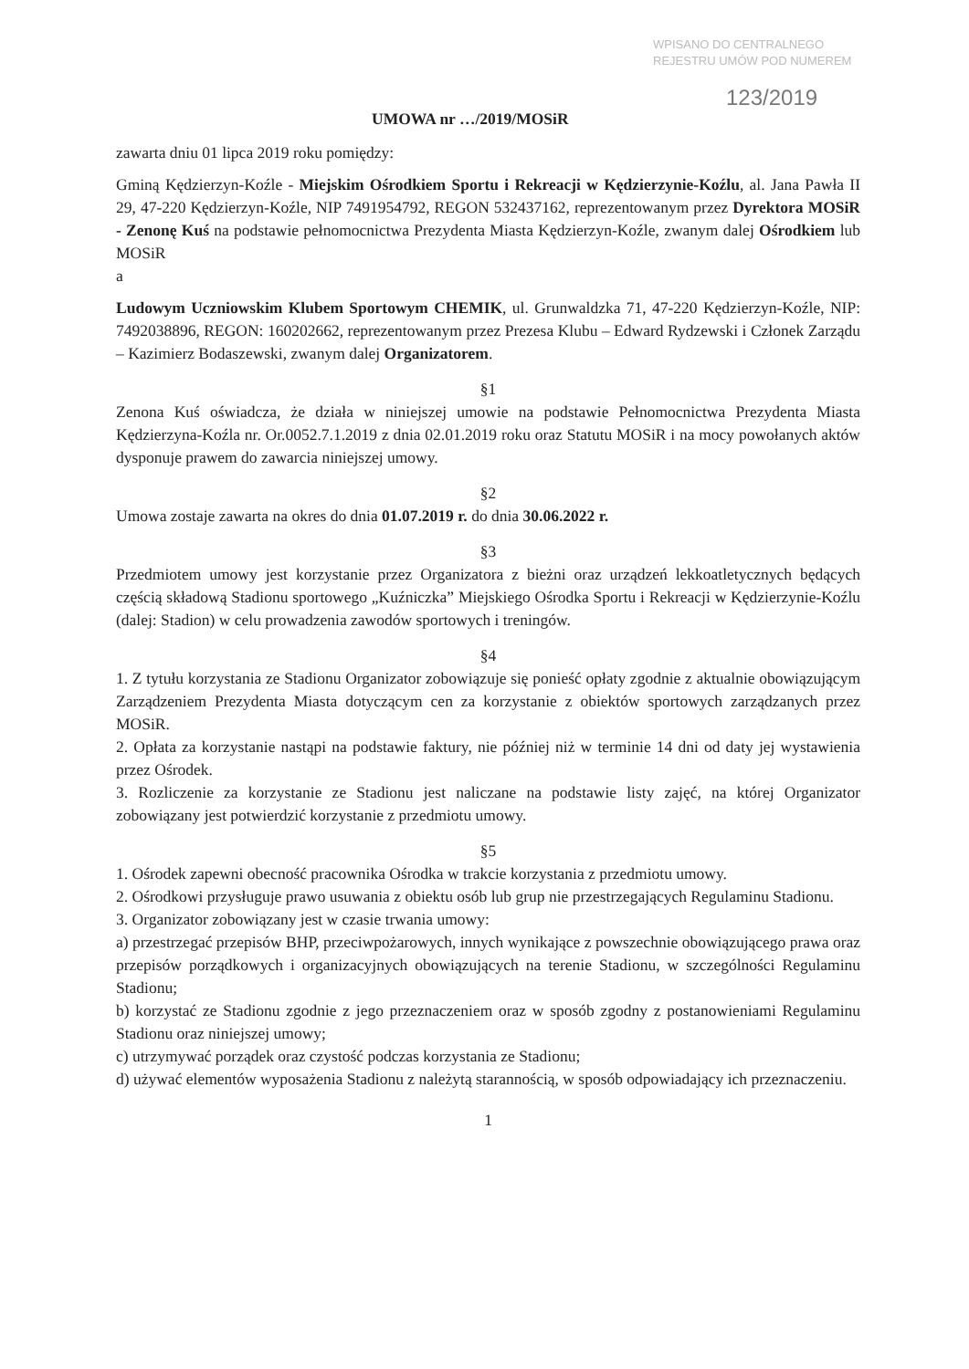WPISANO DO CENTRALNEGO
REJESTRU UMÓW POD NUMEREM
123/2019
UMOWA nr …/2019/MOSiR
zawarta dniu 01 lipca 2019 roku pomiędzy:
Gminą Kędzierzyn-Koźle - Miejskim Ośrodkiem Sportu i Rekreacji w Kędzierzynie-Koźlu, al. Jana Pawła II 29, 47-220 Kędzierzyn-Koźle, NIP 7491954792, REGON 532437162, reprezentowanym przez Dyrektora MOSiR - Zenonę Kuś na podstawie pełnomocnictwa Prezydenta Miasta Kędzierzyn-Koźle, zwanym dalej Ośrodkiem lub MOSiR
a
Ludowym Uczniowskim Klubem Sportowym CHEMIK, ul. Grunwaldzka 71, 47-220 Kędzierzyn-Koźle, NIP: 7492038896, REGON: 160202662, reprezentowanym przez Prezesa Klubu – Edward Rydzewski i Członek Zarządu – Kazimierz Bodaszewski, zwanym dalej Organizatorem.
§1
Zenona Kuś oświadcza, że działa w niniejszej umowie na podstawie Pełnomocnictwa Prezydenta Miasta Kędzierzyna-Koźla nr. Or.0052.7.1.2019 z dnia 02.01.2019 roku oraz Statutu MOSiR i na mocy powołanych aktów dysponuje prawem do zawarcia niniejszej umowy.
§2
Umowa zostaje zawarta na okres do dnia 01.07.2019 r. do dnia 30.06.2022 r.
§3
Przedmiotem umowy jest korzystanie przez Organizatora z bieżni oraz urządzeń lekkoatletycznych będących częścią składową Stadionu sportowego „Kuźniczka” Miejskiego Ośrodka Sportu i Rekreacji w Kędzierzynie-Koźlu (dalej: Stadion) w celu prowadzenia zawodów sportowych i treningów.
§4
1. Z tytułu korzystania ze Stadionu Organizator zobowiązuje się ponieść opłaty zgodnie z aktualnie obowiązującym Zarządzeniem Prezydenta Miasta dotyczącym cen za korzystanie z obiektów sportowych zarządzanych przez MOSiR.
2. Opłata za korzystanie nastąpi na podstawie faktury, nie później niż w terminie 14 dni od daty jej wystawienia przez Ośrodek.
3. Rozliczenie za korzystanie ze Stadionu jest naliczane na podstawie listy zajęć, na której Organizator zobowiązany jest potwierdzić korzystanie z przedmiotu umowy.
§5
1. Ośrodek zapewni obecność pracownika Ośrodka w trakcie korzystania z przedmiotu umowy.
2. Ośrodkowi przysługuje prawo usuwania z obiektu osób lub grup nie przestrzegających Regulaminu Stadionu.
3. Organizator zobowiązany jest w czasie trwania umowy:
a) przestrzegać przepisów BHP, przeciwpożarowych, innych wynikające z powszechnie obowiązującego prawa oraz przepisów porządkowych i organizacyjnych obowiązujących na terenie Stadionu, w szczególności Regulaminu Stadionu;
b) korzystać ze Stadionu zgodnie z jego przeznaczeniem oraz w sposób zgodny z postanowieniami Regulaminu Stadionu oraz niniejszej umowy;
c) utrzymywać porządek oraz czystość podczas korzystania ze Stadionu;
d) używać elementów wyposażenia Stadionu z należytą starannością, w sposób odpowiadający ich przeznaczeniu.
1